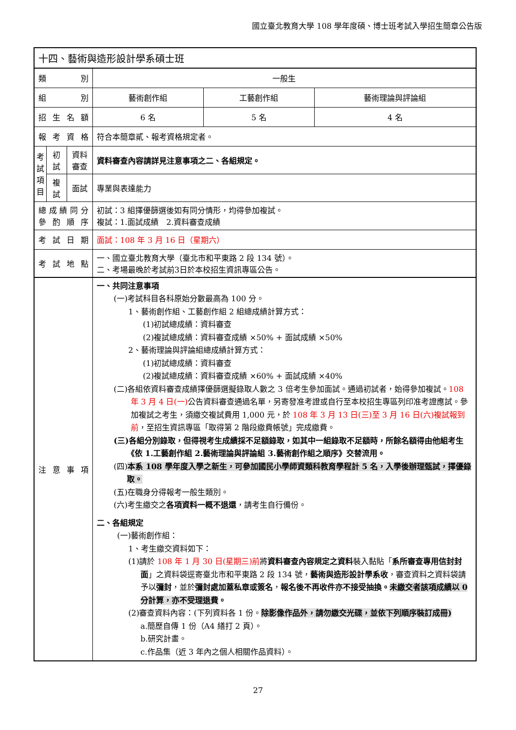國立臺北教育大學 108 學年度碩、博士班考試入學招生簡章公告版
| 十四、藝術與造形設計學系碩士班 | | | | | |
| 類 別 | | | 一般生 | | |
| 組 別 | | | 藝術創作組 | 工藝創作組 | 藝術理論與評論組 |
| 招 生 名 額 | | | 6 名 | 5 名 | 4 名 |
| 報 考 資 格 | | | 符合本簡章貳、報考資格規定者。 | | |
| 考試項目 | 初試 | 資料審查 | 資料審查內容請詳見注意事項之二、各組規定。 | | |
| | 複試 | 面試 | 專業與表達能力 | | |
| 總 成 績 同 分 參 酌 順 序 | | | 初試：3 組擇優篩選後如有同分情形，均得參加複試。 複試：1.面試成績 2.資料審查成績 | | |
| 考 試 日 期 | | | 面試：108 年 3 月 16 日（星期六） | | |
| 考 試 地 點 | | | 一、國立臺北教育大學（臺北市和平東路 2 段 134 號）。 二、考場最晚於考試前3日於本校招生資訊專區公告。 | | |
| 注 意 事 項 | | | 一、共同注意事項 (一)考試科目各科原始分數最高為 100 分。 1、藝術創作組、工藝創作組 2 組總成績計算方式： (1)初試總成績：資料審查 (2)複試總成績：資料審查成績 ×50% + 面試成績 ×50% 2、藝術理論與評論組總成績計算方式： (1)初試總成績：資料審查 (2)複試總成績：資料審查成績 ×60% + 面試成績 ×40% (二)各組依資料審查成績擇優篩選擬錄取人數之 3 倍考生參加面試。通過初試者，始得參加複試。 108 年 3 月 4 日(一) 公告資料審查通過名單，另寄發准考證或自行至本校招生專區列印准考證應試。參加複試之考生，須繳交複試費用 1,000 元，於 108 年 3 月 13 日(三)至 3 月 16 日(六)複試報到前 ，至招生資訊專區「取得第 2 階段繳費帳號」完成繳費。 (三)各組分別錄取，但得視考生成績採不足額錄取，如其中一組錄取不足額時，所餘名額得由他組考生《依 1.工藝創作組 2.藝術理論與評論組 3.藝術創作組之順序》交替流用。 (四) 本系 108 學年度入學之新生，可參加國民小學師資類科教育學程計 5 名，入學後辦理甄試，擇優錄取。 (五)在職身分得報考一般生類別。 (六)考生繳交之 各項資料一概不退還 ，請考生自行備份。 二、各組規定 (一)藝術創作組： 1、考生繳交資料如下： (1)請於 108 年 1 月 30 日(星期三)前 將 資料審查內容規定之資料 裝入黏貼「 系所審查專用信封封面 」之資料袋逕寄臺北市和平東路 2 段 134 號， 藝術與造形設計學系收 ，審查資料之資料袋請予以 彌封 ，並於 彌封處加蓋私章或簽名 ， 報名後不再收件亦不接受抽換。 未繳交者該項成績以 0 分計算，亦不受理退費 。 (2)審查資料內容：(下列資料各 1 份。 除影像作品外，請勿繳交光碟，並依下列順序裝訂成冊) a.簡歷自傳 1 份（A4 繕打 2 頁）。 b.研究計畫。 c.作品集（近 3 年內之個人相關作品資料）。 | | |
27